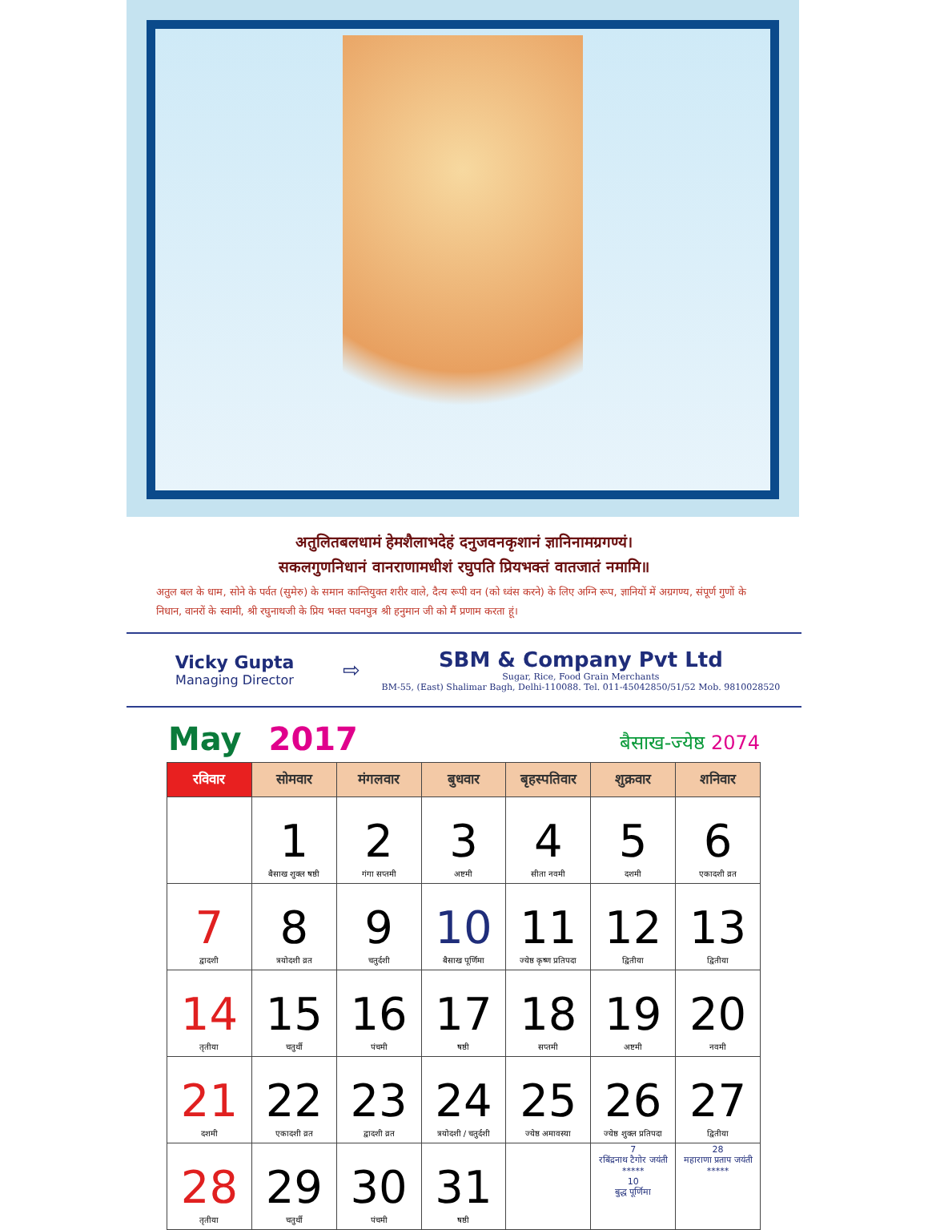अतुलितबलधामं हेमशैलाभदेहं दनुजवनकृशानं ज्ञानिनामग्रगण्यं।
सकलगुणनिधानं वानराणामधीशं रघुपति प्रियभक्तं वातजातं नमामि॥
अतुल बल के धाम, सोने के पर्वत (सुमेरु) के समान कान्तियुक्त शरीर वाले, दैत्य रूपी वन (को ध्वंस करने) के लिए अग्नि रूप, ज्ञानियों में अग्रगण्य, संपूर्ण गुणों के निधान, वानरों के स्वामी, श्री रघुनाथजी के प्रिय भक्त पवनपुत्र श्री हनुमान जी को मैं प्रणाम करता हूं।
Vicky Gupta
Managing Director
⇨
SBM & Company Pvt Ltd
Sugar, Rice, Food Grain Merchants
BM-55, (East) Shalimar Bagh, Delhi-110088. Tel. 011-45042850/51/52 Mob. 9810028520
May 2017
बैसाख-ज्येष्ठ 2074
| रविवार | सोमवार | मंगलवार | बुधवार | बृहस्पतिवार | शुक्रवार | शनिवार |
| --- | --- | --- | --- | --- | --- | --- |
| | 1 बैसाख शुक्ल षष्ठी | 2 गंगा सप्तमी | 3 अष्टमी | 4 सीता नवमी | 5 दशमी | 6 एकादशी व्रत |
| 7 द्वादशी | 8 त्रयोदशी व्रत | 9 चतुर्दशी | 10 बैसाख पूर्णिमा | 11 ज्येष्ठ कृष्ण प्रतिपदा | 12 द्वितीया | 13 द्वितीया |
| 14 तृतीया | 15 चतुर्थी | 16 पंचमी | 17 षष्ठी | 18 सप्तमी | 19 अष्टमी | 20 नवमी |
| 21 दशमी | 22 एकादशी व्रत | 23 द्वादशी व्रत | 24 त्रयोदशी / चतुर्दशी | 25 ज्येष्ठ अमावस्या | 26 ज्येष्ठ शुक्ल प्रतिपदा | 27 द्वितीया |
| 28 तृतीया | 29 चतुर्थी | 30 पंचमी | 31 षष्ठी | | 7 रबिंद्रनाथ टैगोर जयंती ***** 10 बुद्ध पूर्णिमा | 28 महाराणा प्रताप जयंती ***** |